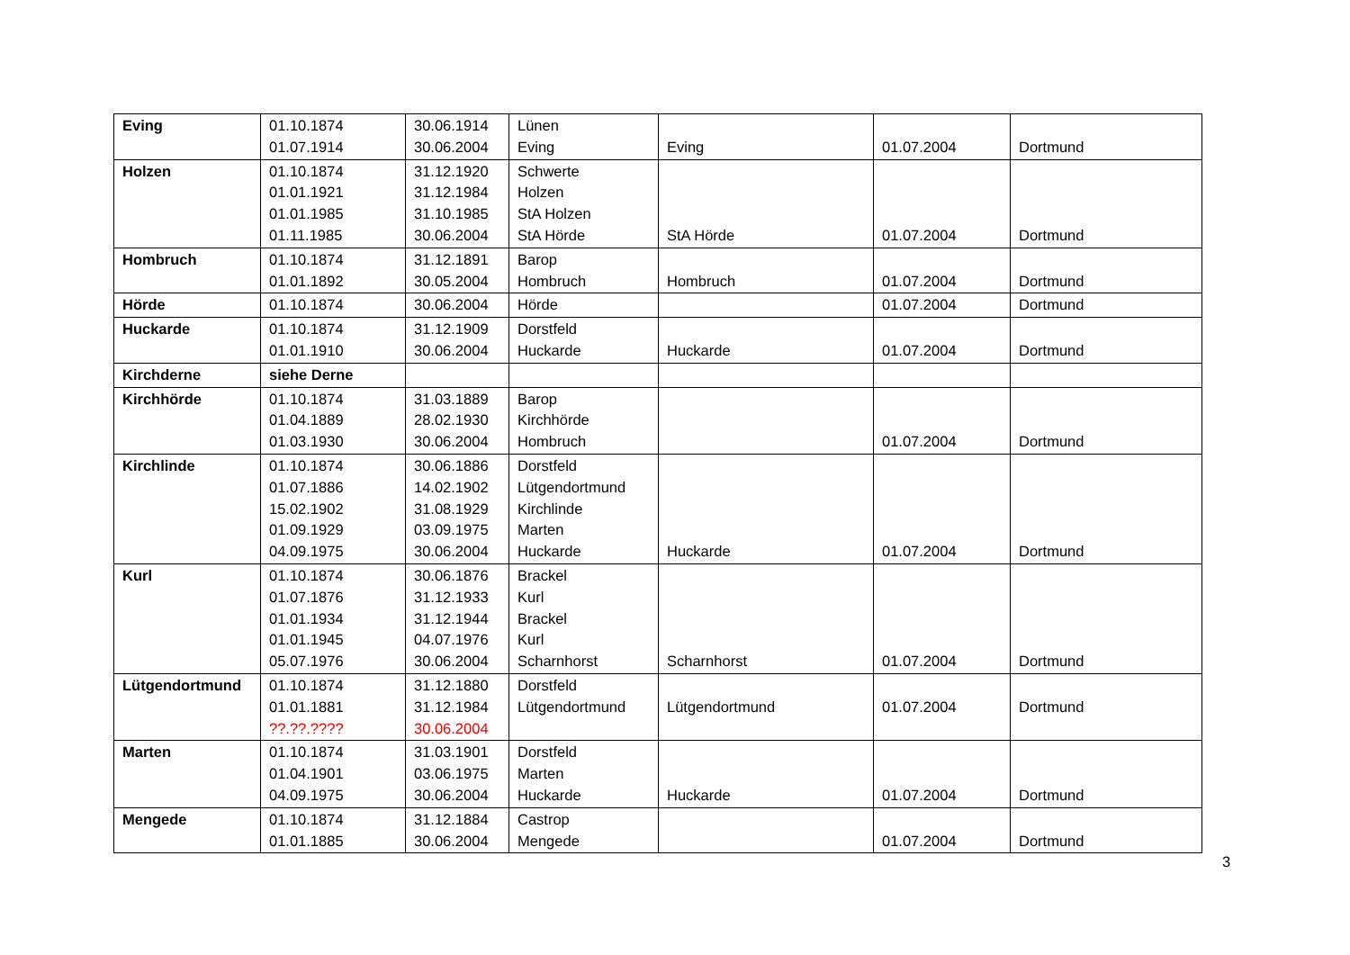| Eving | 01.10.1874 01.07.1914 | 30.06.1914 30.06.2004 | Lünen Eving | Eving | 01.07.2004 | Dortmund |
| Holzen | 01.10.1874 01.01.1921 01.01.1985 01.11.1985 | 31.12.1920 31.12.1984 31.10.1985 30.06.2004 | Schwerte Holzen StA Holzen StA Hörde | StA Hörde | 01.07.2004 | Dortmund |
| Hombruch | 01.10.1874 01.01.1892 | 31.12.1891 30.05.2004 | Barop Hombruch | Hombruch | 01.07.2004 | Dortmund |
| Hörde | 01.10.1874 | 30.06.2004 | Hörde | | 01.07.2004 | Dortmund |
| Huckarde | 01.10.1874 01.01.1910 | 31.12.1909 30.06.2004 | Dorstfeld Huckarde | Huckarde | 01.07.2004 | Dortmund |
| Kirchderne | siehe Derne | | | | | |
| Kirchhörde | 01.10.1874 01.04.1889 01.03.1930 | 31.03.1889 28.02.1930 30.06.2004 | Barop Kirchhörde Hombruch | | 01.07.2004 | Dortmund |
| Kirchlinde | 01.10.1874 01.07.1886 15.02.1902 01.09.1929 04.09.1975 | 30.06.1886 14.02.1902 31.08.1929 03.09.1975 30.06.2004 | Dorstfeld Lütgendortmund Kirchlinde Marten Huckarde | Huckarde | 01.07.2004 | Dortmund |
| Kurl | 01.10.1874 01.07.1876 01.01.1934 01.01.1945 05.07.1976 | 30.06.1876 31.12.1933 31.12.1944 04.07.1976 30.06.2004 | Brackel Kurl Brackel Kurl Scharnhorst | Scharnhorst | 01.07.2004 | Dortmund |
| Lütgendortmund | 01.10.1874 01.01.1881 ??.??.???? | 31.12.1880 31.12.1984 30.06.2004 | Dorstfeld Lütgendortmund | Lütgendortmund | 01.07.2004 | Dortmund |
| Marten | 01.10.1874 01.04.1901 04.09.1975 | 31.03.1901 03.06.1975 30.06.2004 | Dorstfeld Marten Huckarde | Huckarde | 01.07.2004 | Dortmund |
| Mengede | 01.10.1874 01.01.1885 | 31.12.1884 30.06.2004 | Castrop Mengede | | 01.07.2004 | Dortmund |
3